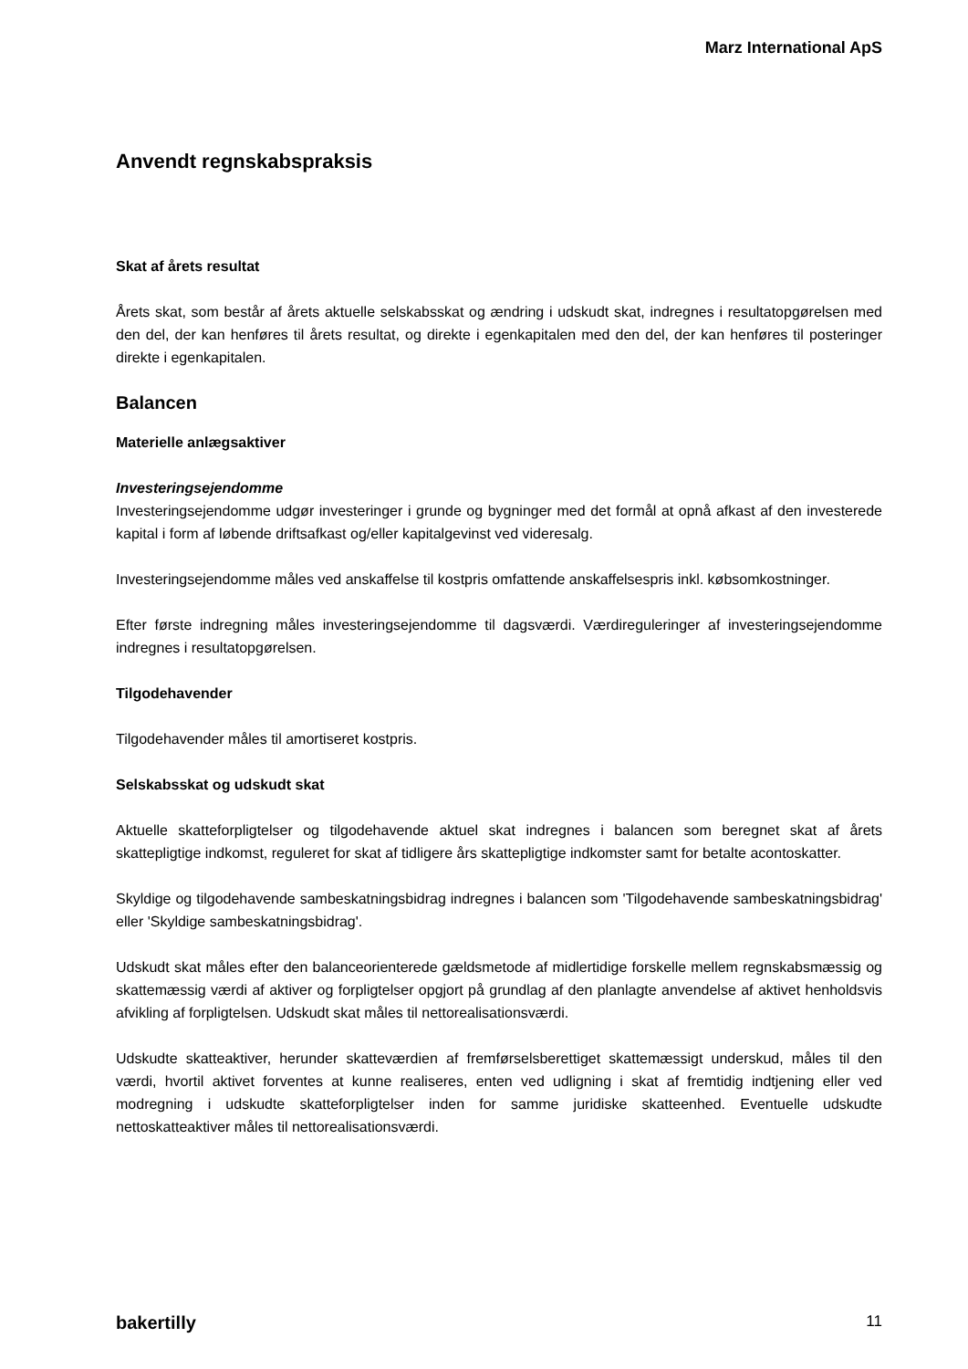Marz International ApS
Anvendt regnskabspraksis
Skat af årets resultat
Årets skat, som består af årets aktuelle selskabsskat og ændring i udskudt skat, indregnes i resultatopgørelsen med den del, der kan henføres til årets resultat, og direkte i egenkapitalen med den del, der kan henføres til posteringer direkte i egenkapitalen.
Balancen
Materielle anlægsaktiver
Investeringsejendomme
Investeringsejendomme udgør investeringer i grunde og bygninger med det formål at opnå afkast af den investerede kapital i form af løbende driftsafkast og/eller kapitalgevinst ved videresalg.
Investeringsejendomme måles ved anskaffelse til kostpris omfattende anskaffelsespris inkl. købsomkostninger.
Efter første indregning måles investeringsejendomme til dagsværdi. Værdireguleringer af investeringsejendomme indregnes i resultatopgørelsen.
Tilgodehavender
Tilgodehavender måles til amortiseret kostpris.
Selskabsskat og udskudt skat
Aktuelle skatteforpligtelser og tilgodehavende aktuel skat indregnes i balancen som beregnet skat af årets skattepligtige indkomst, reguleret for skat af tidligere års skattepligtige indkomster samt for betalte acontoskatter.
Skyldige og tilgodehavende sambeskatningsbidrag indregnes i balancen som 'Tilgodehavende sambeskatningsbidrag' eller 'Skyldige sambeskatningsbidrag'.
Udskudt skat måles efter den balanceorienterede gældsmetode af midlertidige forskelle mellem regnskabsmæssig og skattemæssig værdi af aktiver og forpligtelser opgjort på grundlag af den planlagte anvendelse af aktivet henholdsvis afvikling af forpligtelsen. Udskudt skat måles til nettorealisationsværdi.
Udskudte skatteaktiver, herunder skatteværdien af fremførselsberettiget skattemæssigt underskud, måles til den værdi, hvortil aktivet forventes at kunne realiseres, enten ved udligning i skat af fremtidig indtjening eller ved modregning i udskudte skatteforpligtelser inden for samme juridiske skatteenhed. Eventuelle udskudte nettoskatteaktiver måles til nettorealisationsværdi.
bakertilly 11